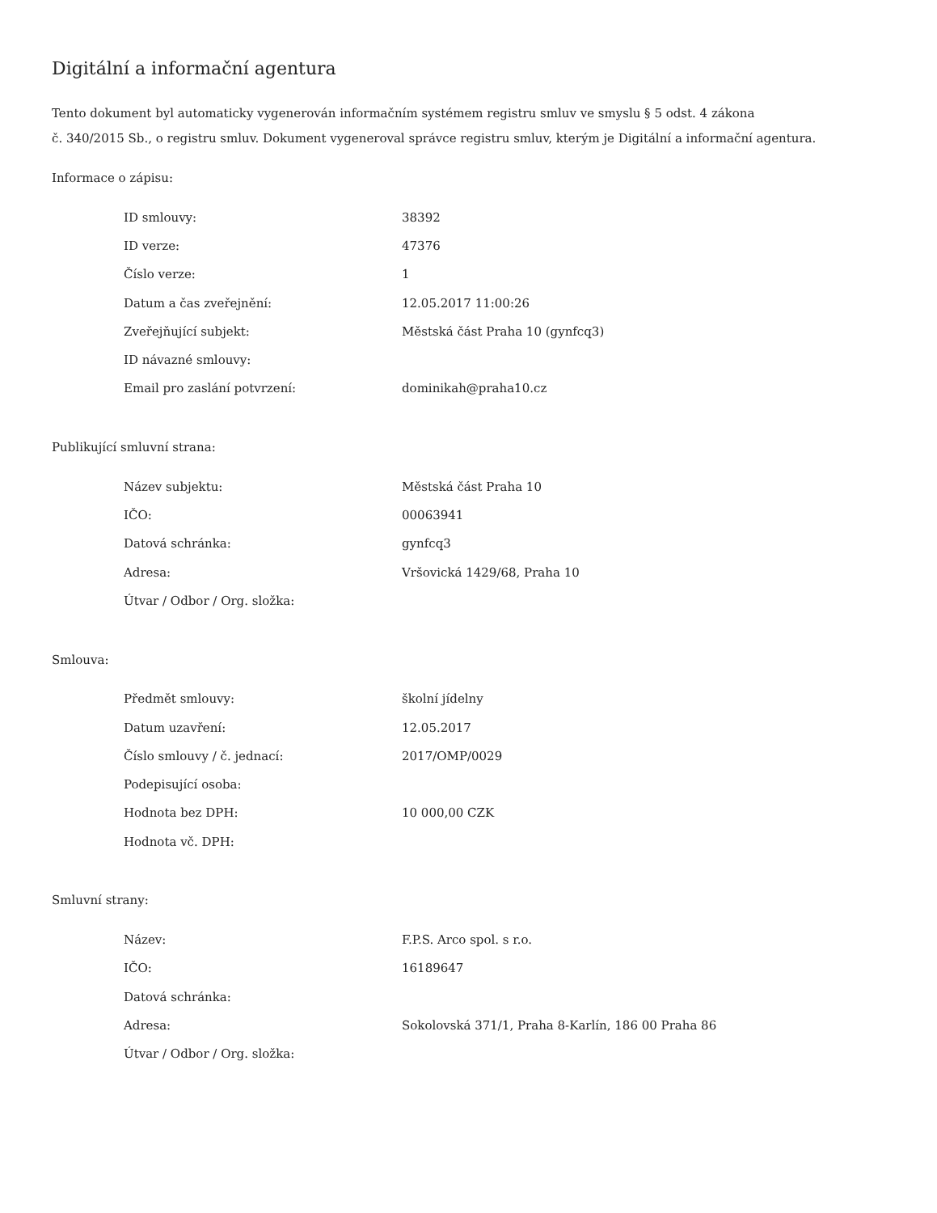Digitální a informační agentura
Tento dokument byl automaticky vygenerován informačním systémem registru smluv ve smyslu § 5 odst. 4 zákona
č. 340/2015 Sb., o registru smluv. Dokument vygeneroval správce registru smluv, kterým je Digitální a informační agentura.
Informace o zápisu:
| ID smlouvy: | 38392 |
| ID verze: | 47376 |
| Číslo verze: | 1 |
| Datum a čas zveřejnění: | 12.05.2017 11:00:26 |
| Zveřejňující subjekt: | Městská část Praha 10 (gynfcq3) |
| ID návazné smlouvy: | |
| Email pro zaslání potvrzení: | dominikah@praha10.cz |
Publikující smluvní strana:
| Název subjektu: | Městská část Praha 10 |
| IČO: | 00063941 |
| Datová schránka: | gynfcq3 |
| Adresa: | Vršovická 1429/68, Praha 10 |
| Útvar / Odbor / Org. složka: | |
Smlouva:
| Předmět smlouvy: | školní jídelny |
| Datum uzavření: | 12.05.2017 |
| Číslo smlouvy / č. jednací: | 2017/OMP/0029 |
| Podepisující osoba: | |
| Hodnota bez DPH: | 10 000,00 CZK |
| Hodnota vč. DPH: | |
Smluvní strany:
| Název: | F.P.S. Arco spol. s r.o. |
| IČO: | 16189647 |
| Datová schránka: | |
| Adresa: | Sokolovská 371/1, Praha 8-Karlín, 186 00 Praha 86 |
| Útvar / Odbor / Org. složka: | |